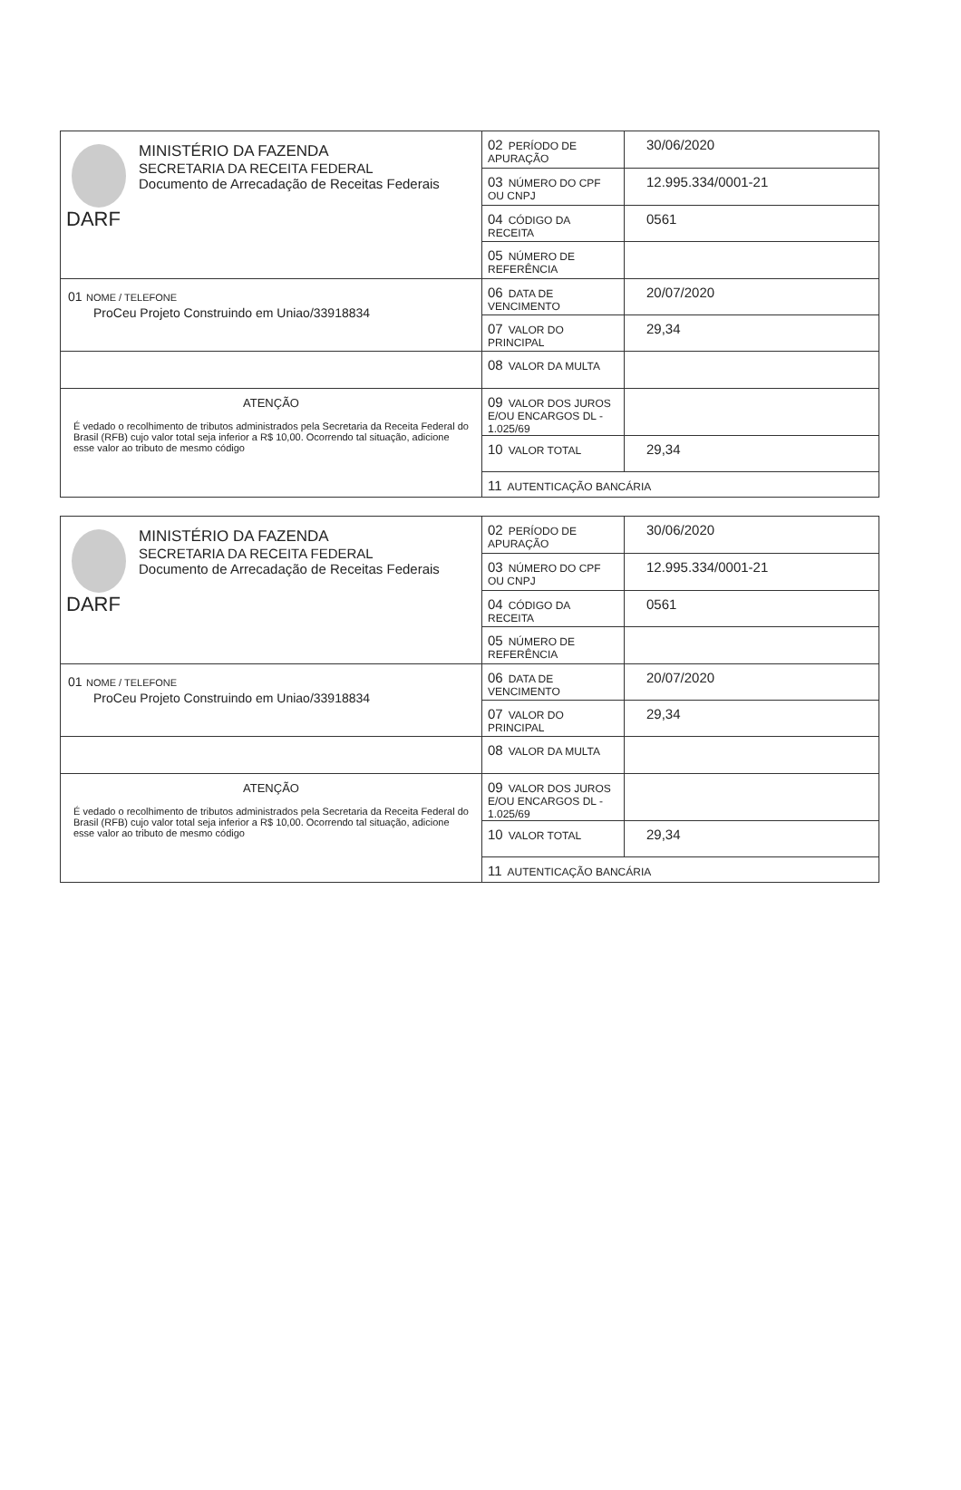| MINISTÉRIO DA FAZENDA SECRETARIA DA RECEITA FEDERAL Documento de Arrecadação de Receitas Federais DARF | 02 PERÍODO DE APURAÇÃO | 30/06/2020 |
| | 03 NÚMERO DO CPF OU CNPJ | 12.995.334/0001-21 |
| | 04 CÓDIGO DA RECEITA | 0561 |
| | 05 NÚMERO DE REFERÊNCIA | |
| 01 NOME / TELEFONE ProCeu Projeto Construindo em Uniao/33918834 | 06 DATA DE VENCIMENTO | 20/07/2020 |
| | 07 VALOR DO PRINCIPAL | 29,34 |
| | 08 VALOR DA MULTA | |
| ATENÇÃO É vedado o recolhimento de tributos administrados pela Secretaria da Receita Federal do Brasil (RFB) cujo valor total seja inferior a R$ 10,00. Ocorrendo tal situação, adicione esse valor ao tributo de mesmo código | 09 VALOR DOS JUROS E/OU ENCARGOS DL - 1.025/69 | |
| | 10 VALOR TOTAL | 29,34 |
| | 11 AUTENTICAÇÃO BANCÁRIA | |
| MINISTÉRIO DA FAZENDA SECRETARIA DA RECEITA FEDERAL Documento de Arrecadação de Receitas Federais DARF | 02 PERÍODO DE APURAÇÃO | 30/06/2020 |
| | 03 NÚMERO DO CPF OU CNPJ | 12.995.334/0001-21 |
| | 04 CÓDIGO DA RECEITA | 0561 |
| | 05 NÚMERO DE REFERÊNCIA | |
| 01 NOME / TELEFONE ProCeu Projeto Construindo em Uniao/33918834 | 06 DATA DE VENCIMENTO | 20/07/2020 |
| | 07 VALOR DO PRINCIPAL | 29,34 |
| | 08 VALOR DA MULTA | |
| ATENÇÃO É vedado o recolhimento de tributos administrados pela Secretaria da Receita Federal do Brasil (RFB) cujo valor total seja inferior a R$ 10,00. Ocorrendo tal situação, adicione esse valor ao tributo de mesmo código | 09 VALOR DOS JUROS E/OU ENCARGOS DL - 1.025/69 | |
| | 10 VALOR TOTAL | 29,34 |
| | 11 AUTENTICAÇÃO BANCÁRIA | |